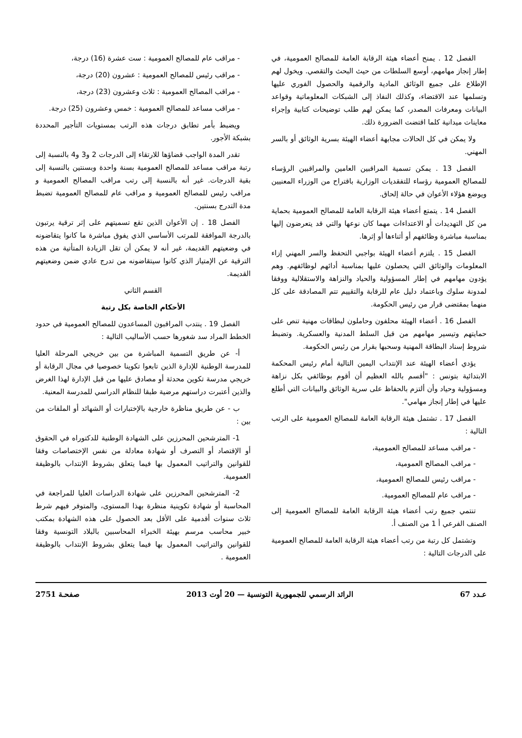الفصل 12 . يمنح أعضاء هيئة الرقابة العامة للمصالح العمومية، في إطار إنجاز مهامهم، أوسع السلطات من حيث البحث والتقصي. ويخول لهم الإطلاع على جميع الوثائق المادية والرقمية والحصول الفوري عليها وتسلمها عند الاقتضاء، وكذلك النفاذ إلى الشبكات المعلوماتية وقواعد البيانات ومعرفات المصدر، كما يمكن لهم طلب توضيحات كتابية وإجراء معاينات ميدانية كلما اقتضت الضرورة ذلك.
ولا يمكن في كل الحالات مجابهة أعضاء الهيئة بسرية الوثائق أو بالسر المهني.
الفصل 13 . يمكن تسمية المراقبين العامين والمراقبين الرؤساء للمصالح العمومية رؤساء للتفقديات الوزارية باقتراح من الوزراء المعنيين ويوضع هؤلاء الأعوان في حالة إلحاق.
الفصل 14 . يتمتع أعضاء هيئة الرقابة العامة للمصالح العمومية بحماية من كل التهديدات أو الاعتداءات مهما كان نوعها والتي قد يتعرضون إليها بمناسبة مباشرة وظائفهم أو أثناءها أو إثرها.
الفصل 15 . يلتزم أعضاء الهيئة بواجبي التحفظ والسر المهني إزاء المعلومات والوثائق التي يحصلون عليها بمناسبة أدائهم لوظائفهم. وهم يؤدون مهامهم في إطار المسؤولية والحياد والنزاهة والاستقلالية ووفقا لمدونة سلوك وباعتماد دليل عام للرقابة والتقييم تتم المصادقة على كل منهما بمقتضى قرار من رئيس الحكومة.
الفصل 16 . أعضاء الهيئة محلفون وحاملون لبطاقات مهنية تنص على حمايتهم وتيسير مهامهم من قبل السلط المدنية والعسكرية. وتضبط شروط إسناد البطاقة المهنية وسحبها بقرار من رئيس الحكومة.
يؤدي أعضاء الهيئة عند الإنتداب اليمين التالية أمام رئيس المحكمة الابتدائية بتونس : "أقسم بالله العظيم أن أقوم بوظائفي بكل نزاهة ومسؤولية وحياد وأن ألتزم بالحفاظ على سرية الوثائق والبيانات التي أطلع عليها في إطار إنجاز مهامي".
الفصل 17 . تشتمل هيئة الرقابة العامة للمصالح العمومية على الرتب التالية :
- مراقب مساعد للمصالح العمومية،
- مراقب المصالح العمومية،
- مراقب رئيس للمصالح العمومية،
- مراقب عام للمصالح العمومية.
تنتمي جميع رتب أعضاء هيئة الرقابة العامة للمصالح العمومية إلى الصنف الفرعي أ 1 من الصنف أ.
وتشتمل كل رتبة من رتب أعضاء هيئة الرقابة العامة للمصالح العمومية على الدرجات التالية :
- مراقب عام للمصالح العمومية : ست عشرة (16) درجة،
- مراقب رئيس للمصالح العمومية : عشرون (20) درجة،
- مراقب المصالح العمومية : ثلاث وعشرون (23) درجة،
- مراقب مساعد للمصالح العمومية : خمس وعشرون (25) درجة.
ويضبط بأمر تطابق درجات هذه الرتب بمستويات التأجير المحددة بشبكة الأجور.
تقدر المدة الواجب قضاؤها للارتقاء إلى الدرجات 2 و3 و4 بالنسبة إلى رتبة مراقب مساعد للمصالح العمومية بسنة واحدة وبسنتين بالنسبة إلى بقية الدرجات. غير أنه بالنسبة إلى رتب مراقب المصالح العمومية و مراقب رئيس للمصالح العمومية و مراقب عام للمصالح العمومية تضبط مدة التدرج بسنتين.
الفصل 18 . إن الأعوان الذين تقع تسميتهم على إثر ترقية يرتبون بالدرجة الموافقة للمرتب الأساسي الذي يفوق مباشرة ما كانوا يتقاضونه في وضعيتهم القديمة، غير أنه لا يمكن أن تقل الزيادة المتأتية من هذه الترقية عن الإمتياز الذي كانوا سيتقاضونه من تدرج عادي ضمن وضعيتهم القديمة.
القسم الثاني
الأحكام الخاصة بكل رتبة
الفصل 19 . ينتدب المراقبون المساعدون للمصالح العمومية في حدود الخطط المراد سد شغورها حسب الأساليب التالية :
أ- عن طريق التسمية المباشرة من بين خريجي المرحلة العليا للمدرسة الوطنية للإدارة الذين تابعوا تكوينا خصوصيا في مجال الرقابة أو خريجي مدرسة تكوين محدثة أو مصادق عليها من قبل الإدارة لهذا الغرض والذين أعتبرت دراستهم مرضية طبقا للنظام الدراسي للمدرسة المعنية.
ب - عن طريق مناظرة خارجية بالإختبارات أو الشهائد أو الملفات من بين :
1- المترشحين المحرزين على الشهادة الوطنية للدكتوراه في الحقوق أو الإقتصاد أو التصرف أو شهادة معادلة من نفس الإختصاصات وفقا للقوانين والتراتيب المعمول بها فيما يتعلق بشروط الإنتداب بالوظيفة العمومية.
2- المترشحين المحرزين على شهادة الدراسات العليا للمراجعة في المحاسبة أو شهادة تكوينية منظرة بهذا المستوى، والمتوفر فيهم شرط ثلاث سنوات أقدمية على الأقل بعد الحصول على هذه الشهادة بمكتب خبير محاسب مرسم بهيئة الخبراء المحاسبين بالبلاد التونسية وفقا للقوانين والتراتيب المعمول بها فيما يتعلق بشروط الإنتداب بالوظيفة العمومية .
عـدد 67 الرائد الرسمي للجمهورية التونسية — 20 أوت 2013 صفحـة 2751